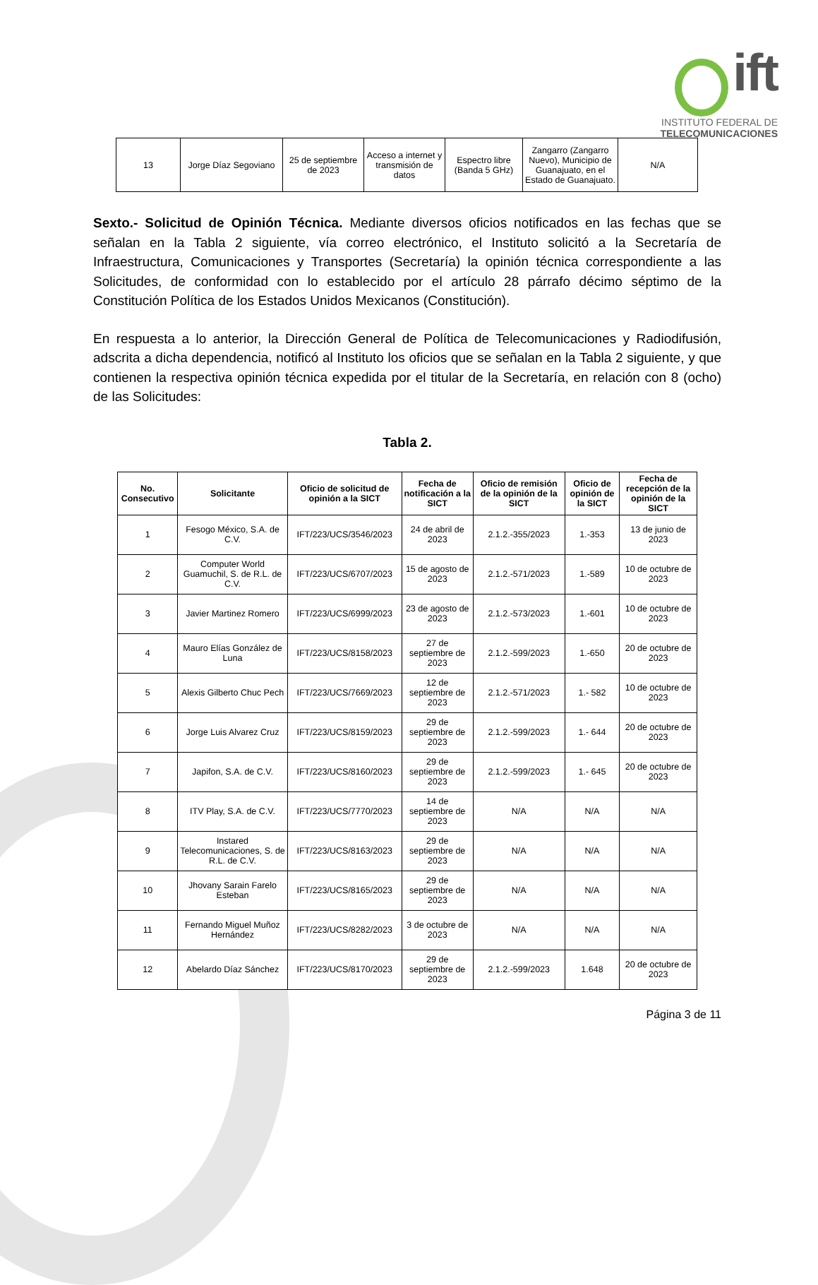ift
INSTITUTO FEDERAL DE
TELECOMUNICACIONES
| 13 | Jorge Díaz Segoviano | 25 de septiembre de 2023 | Acceso a internet y transmisión de datos | Espectro libre (Banda 5 GHz) | Zangarro (Zangarro Nuevo), Municipio de Guanajuato, en el Estado de Guanajuato. | N/A |
Sexto.- Solicitud de Opinión Técnica. Mediante diversos oficios notificados en las fechas que se señalan en la Tabla 2 siguiente, vía correo electrónico, el Instituto solicitó a la Secretaría de Infraestructura, Comunicaciones y Transportes (Secretaría) la opinión técnica correspondiente a las Solicitudes, de conformidad con lo establecido por el artículo 28 párrafo décimo séptimo de la Constitución Política de los Estados Unidos Mexicanos (Constitución).
En respuesta a lo anterior, la Dirección General de Política de Telecomunicaciones y Radiodifusión, adscrita a dicha dependencia, notificó al Instituto los oficios que se señalan en la Tabla 2 siguiente, y que contienen la respectiva opinión técnica expedida por el titular de la Secretaría, en relación con 8 (ocho) de las Solicitudes:
Tabla 2.
| No. Consecutivo | Solicitante | Oficio de solicitud de opinión a la SICT | Fecha de notificación a la SICT | Oficio de remisión de la opinión de la SICT | Oficio de opinión de la SICT | Fecha de recepción de la opinión de la SICT |
| --- | --- | --- | --- | --- | --- | --- |
| 1 | Fesogo México, S.A. de C.V. | IFT/223/UCS/3546/2023 | 24 de abril de 2023 | 2.1.2.-355/2023 | 1.-353 | 13 de junio de 2023 |
| 2 | Computer World Guamuchil, S. de R.L. de C.V. | IFT/223/UCS/6707/2023 | 15 de agosto de 2023 | 2.1.2.-571/2023 | 1.-589 | 10 de octubre de 2023 |
| 3 | Javier Martinez Romero | IFT/223/UCS/6999/2023 | 23 de agosto de 2023 | 2.1.2.-573/2023 | 1.-601 | 10 de octubre de 2023 |
| 4 | Mauro Elías González de Luna | IFT/223/UCS/8158/2023 | 27 de septiembre de 2023 | 2.1.2.-599/2023 | 1.-650 | 20 de octubre de 2023 |
| 5 | Alexis Gilberto Chuc Pech | IFT/223/UCS/7669/2023 | 12 de septiembre de 2023 | 2.1.2.-571/2023 | 1.- 582 | 10 de octubre de 2023 |
| 6 | Jorge Luis Alvarez Cruz | IFT/223/UCS/8159/2023 | 29 de septiembre de 2023 | 2.1.2.-599/2023 | 1.- 644 | 20 de octubre de 2023 |
| 7 | Japifon, S.A. de C.V. | IFT/223/UCS/8160/2023 | 29 de septiembre de 2023 | 2.1.2.-599/2023 | 1.- 645 | 20 de octubre de 2023 |
| 8 | ITV Play, S.A. de C.V. | IFT/223/UCS/7770/2023 | 14 de septiembre de 2023 | N/A | N/A | N/A |
| 9 | Instared Telecomunicaciones, S. de R.L. de C.V. | IFT/223/UCS/8163/2023 | 29 de septiembre de 2023 | N/A | N/A | N/A |
| 10 | Jhovany Sarain Farelo Esteban | IFT/223/UCS/8165/2023 | 29 de septiembre de 2023 | N/A | N/A | N/A |
| 11 | Fernando Miguel Muñoz Hernández | IFT/223/UCS/8282/2023 | 3 de octubre de 2023 | N/A | N/A | N/A |
| 12 | Abelardo Díaz Sánchez | IFT/223/UCS/8170/2023 | 29 de septiembre de 2023 | 2.1.2.-599/2023 | 1.648 | 20 de octubre de 2023 |
Página 3 de 11